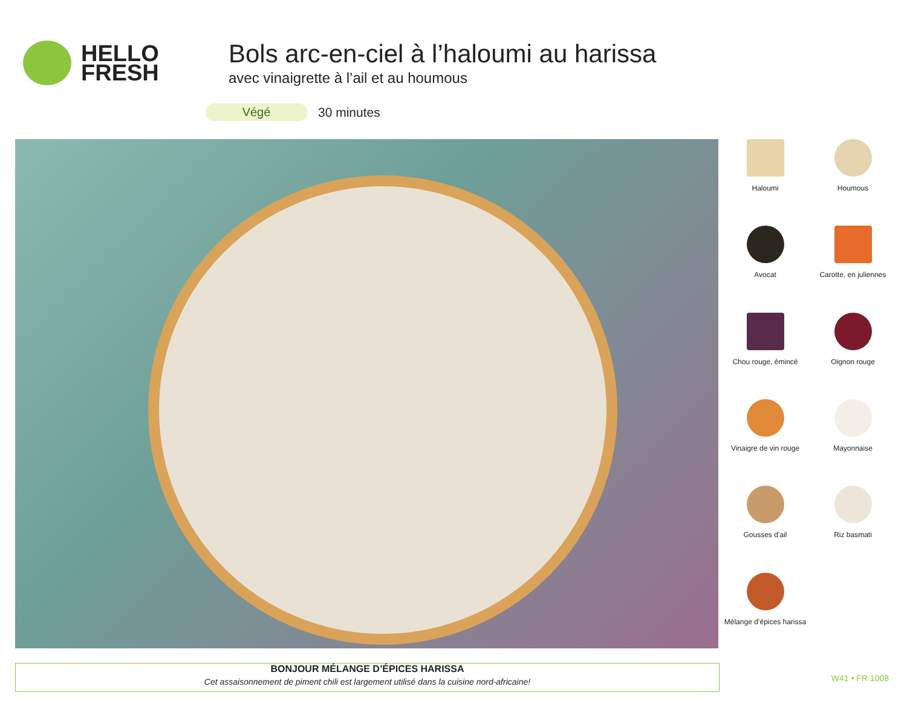HELLO
FRESH
Bols arc-en-ciel à l’haloumi au harissa
avec vinaigrette à l’ail et au houmous
Végé
30 minutes
Haloumi
Houmous
Avocat
Carotte, en juliennes
Chou rouge, émincé
Oignon rouge
Vinaigre de vin rouge
Mayonnaise
Gousses d’ail
Riz basmati
Mélange d’épices harissa
BONJOUR MÉLANGE D’ÉPICES HARISSA
Cet assaisonnement de piment chili est largement utilisé dans la cuisine nord-africaine!
W41 • FR 1008